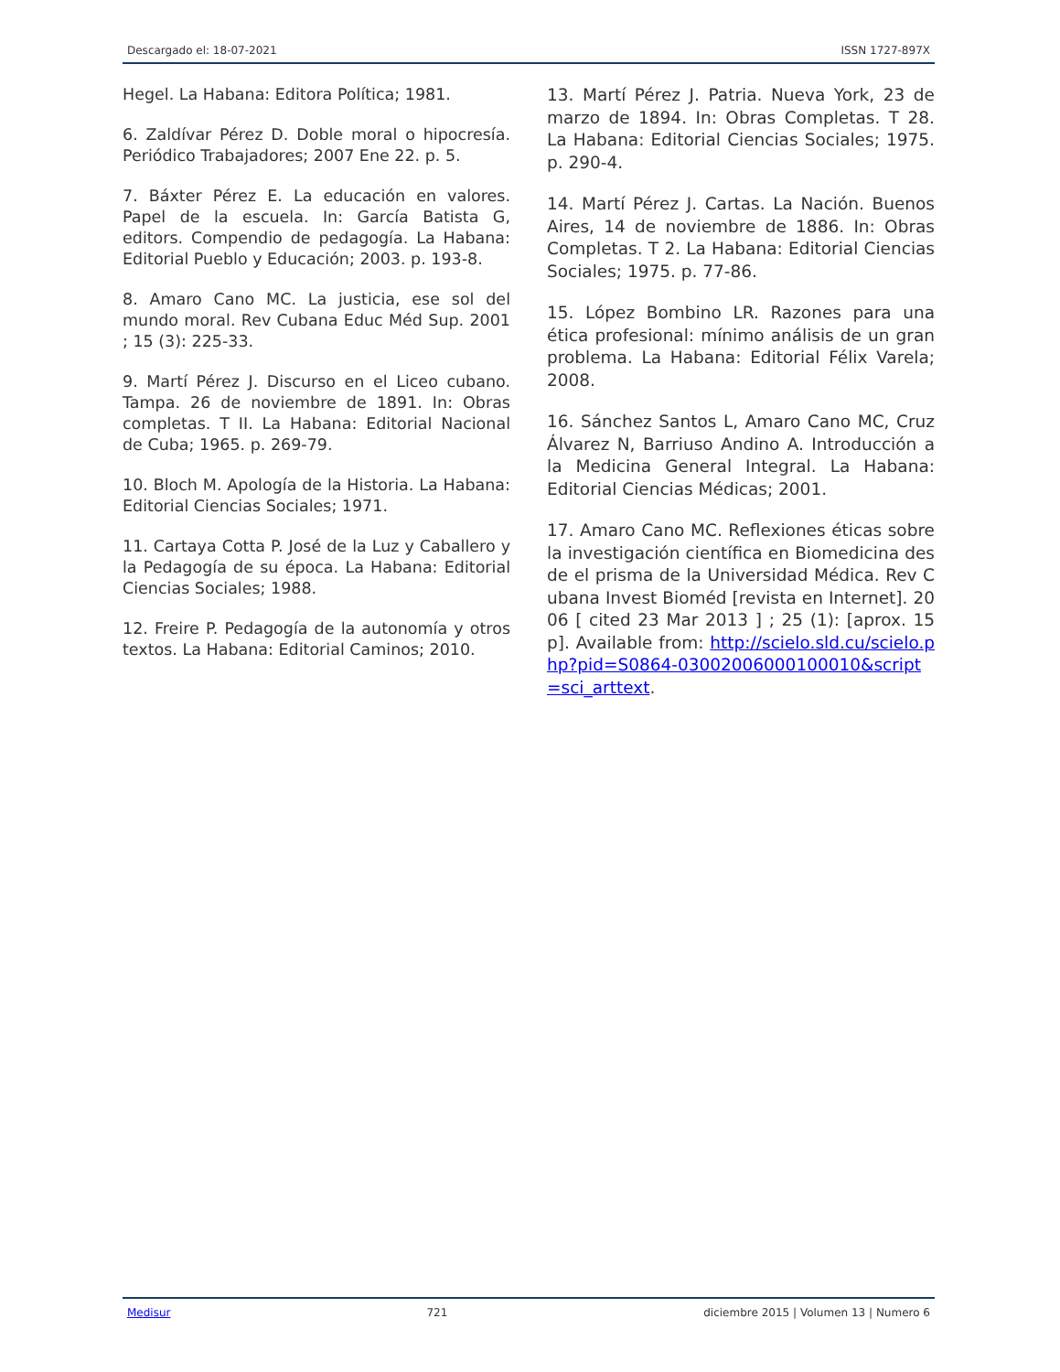Descargado el: 18-07-2021 ISSN 1727-897X
Hegel. La Habana: Editora Política; 1981.
6. Zaldívar Pérez D. Doble moral o hipocresía. Periódico Trabajadores; 2007 Ene 22. p. 5.
7. Báxter Pérez E. La educación en valores. Papel de la escuela. In: García Batista G, editors. Compendio de pedagogía. La Habana: Editorial Pueblo y Educación; 2003. p. 193-8.
8. Amaro Cano MC. La justicia, ese sol del mundo moral. Rev Cubana Educ Méd Sup. 2001 ; 15 (3): 225-33.
9. Martí Pérez J. Discurso en el Liceo cubano. Tampa. 26 de noviembre de 1891. In: Obras completas. T II. La Habana: Editorial Nacional de Cuba; 1965. p. 269-79.
10. Bloch M. Apología de la Historia. La Habana: Editorial Ciencias Sociales; 1971.
11. Cartaya Cotta P. José de la Luz y Caballero y la Pedagogía de su época. La Habana: Editorial Ciencias Sociales; 1988.
12. Freire P. Pedagogía de la autonomía y otros textos. La Habana: Editorial Caminos; 2010.
13. Martí Pérez J. Patria. Nueva York, 23 de marzo de 1894. In: Obras Completas. T 28. La Habana: Editorial Ciencias Sociales; 1975. p. 290-4.
14. Martí Pérez J. Cartas. La Nación. Buenos Aires, 14 de noviembre de 1886. In: Obras Completas. T 2. La Habana: Editorial Ciencias Sociales; 1975. p. 77-86.
15. López Bombino LR. Razones para una ética profesional: mínimo análisis de un gran problema. La Habana: Editorial Félix Varela; 2008.
16. Sánchez Santos L, Amaro Cano MC, Cruz Álvarez N, Barriuso Andino A. Introducción a la Medicina General Integral. La Habana: Editorial Ciencias Médicas; 2001.
17. Amaro Cano MC. Reflexiones éticas sobre la investigación científica en Biomedicina desde el prisma de la Universidad Médica. Rev Cubana Invest Bioméd [revista en Internet]. 2006 [ cited 23 Mar 2013 ] ; 25 (1): [aprox. 15p]. Available from: http://scielo.sld.cu/scielo.php?pid=S0864-03002006000100010&script=sci_arttext.
Medisur 721 diciembre 2015 | Volumen 13 | Numero 6